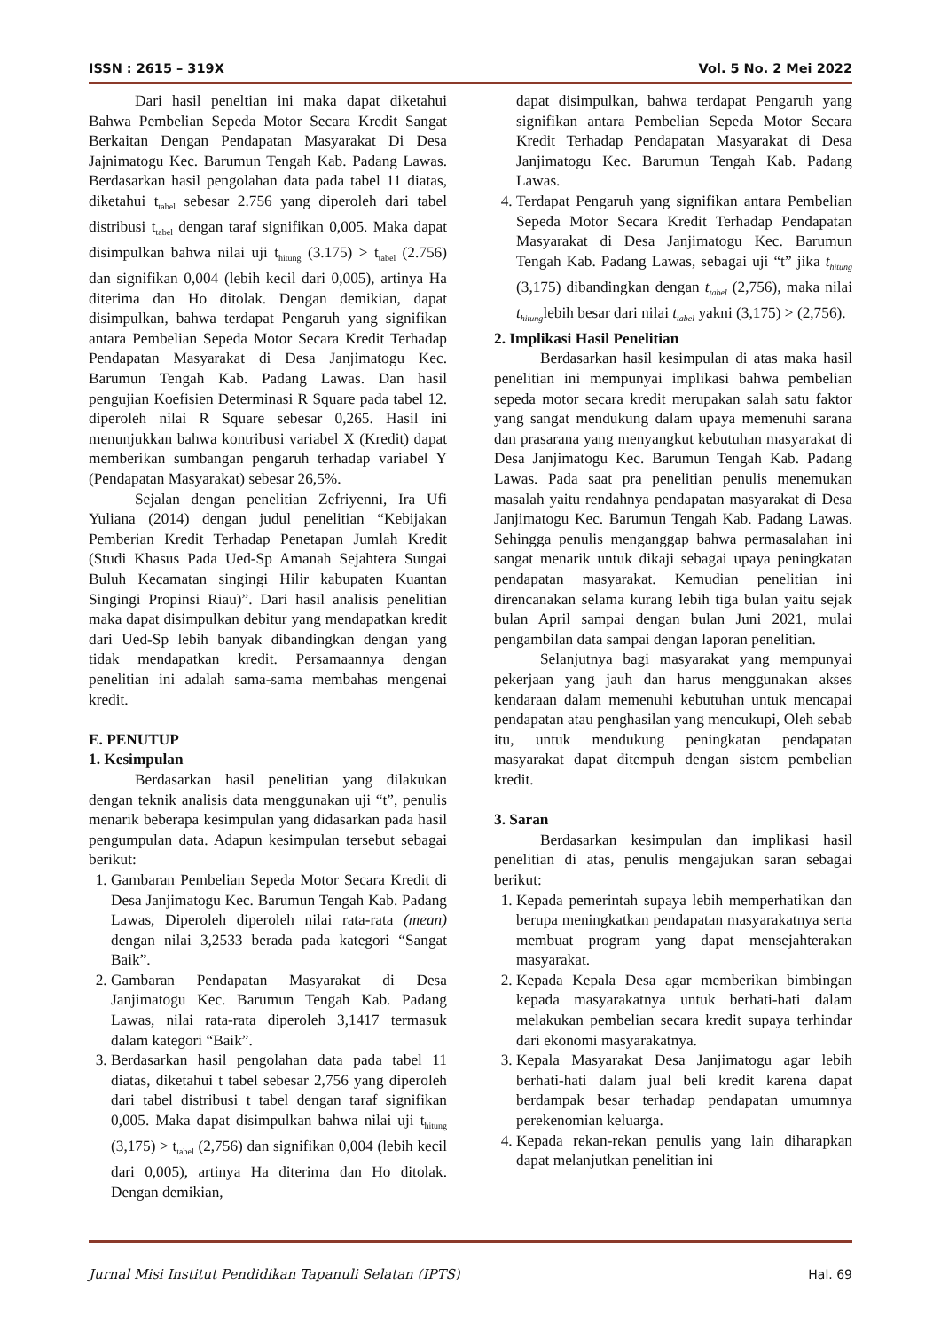ISSN : 2615 – 319X Vol. 5 No. 2 Mei 2022
Dari hasil peneltian ini maka dapat diketahui Bahwa Pembelian Sepeda Motor Secara Kredit Sangat Berkaitan Dengan Pendapatan Masyarakat Di Desa Jajnimatogu Kec. Barumun Tengah Kab. Padang Lawas. Berdasarkan hasil pengolahan data pada tabel 11 diatas, diketahui t<sub>tabel</sub> sebesar 2.756 yang diperoleh dari tabel distribusi t<sub>tabel</sub> dengan taraf signifikan 0,005. Maka dapat disimpulkan bahwa nilai uji t<sub>hitung</sub> (3.175) > t<sub>tabel</sub> (2.756) dan signifikan 0,004 (lebih kecil dari 0,005), artinya Ha diterima dan Ho ditolak. Dengan demikian, dapat disimpulkan, bahwa terdapat Pengaruh yang signifikan antara Pembelian Sepeda Motor Secara Kredit Terhadap Pendapatan Masyarakat di Desa Janjimatogu Kec. Barumun Tengah Kab. Padang Lawas. Dan hasil pengujian Koefisien Determinasi R Square pada tabel 12. diperoleh nilai R Square sebesar 0,265. Hasil ini menunjukkan bahwa kontribusi variabel X (Kredit) dapat memberikan sumbangan pengaruh terhadap variabel Y (Pendapatan Masyarakat) sebesar 26,5%.
Sejalan dengan penelitian Zefriyenni, Ira Ufi Yuliana (2014) dengan judul penelitian “Kebijakan Pemberian Kredit Terhadap Penetapan Jumlah Kredit (Studi Khasus Pada Ued-Sp Amanah Sejahtera Sungai Buluh Kecamatan singingi Hilir kabupaten Kuantan Singingi Propinsi Riau)”. Dari hasil analisis penelitian maka dapat disimpulkan debitur yang mendapatkan kredit dari Ued-Sp lebih banyak dibandingkan dengan yang tidak mendapatkan kredit. Persamaannya dengan penelitian ini adalah sama-sama membahas mengenai kredit.
E. PENUTUP
1. Kesimpulan
Berdasarkan hasil penelitian yang dilakukan dengan teknik analisis data menggunakan uji “t”, penulis menarik beberapa kesimpulan yang didasarkan pada hasil pengumpulan data. Adapun kesimpulan tersebut sebagai berikut:
1. Gambaran Pembelian Sepeda Motor Secara Kredit di Desa Janjimatogu Kec. Barumun Tengah Kab. Padang Lawas, Diperoleh diperoleh nilai rata-rata (mean) dengan nilai 3,2533 berada pada kategori “Sangat Baik”.
2. Gambaran Pendapatan Masyarakat di Desa Janjimatogu Kec. Barumun Tengah Kab. Padang Lawas, nilai rata-rata diperoleh 3,1417 termasuk dalam kategori “Baik”.
3. Berdasarkan hasil pengolahan data pada tabel 11 diatas, diketahui t tabel sebesar 2,756 yang diperoleh dari tabel distribusi t tabel dengan taraf signifikan 0,005. Maka dapat disimpulkan bahwa nilai uji t<sub>hitung</sub> (3,175) > t<sub>tabel</sub> (2,756) dan signifikan 0,004 (lebih kecil dari 0,005), artinya Ha diterima dan Ho ditolak. Dengan demikian,
dapat disimpulkan, bahwa terdapat Pengaruh yang signifikan antara Pembelian Sepeda Motor Secara Kredit Terhadap Pendapatan Masyarakat di Desa Janjimatogu Kec. Barumun Tengah Kab. Padang Lawas.
4. Terdapat Pengaruh yang signifikan antara Pembelian Sepeda Motor Secara Kredit Terhadap Pendapatan Masyarakat di Desa Janjimatogu Kec. Barumun Tengah Kab. Padang Lawas, sebagai uji “t” jika t<sub>hitung</sub> (3,175) dibandingkan dengan t<sub>tabel</sub> (2,756), maka nilai t<sub>hitung</sub>lebih besar dari nilai t<sub>tabel</sub> yakni (3,175) > (2,756).
2. Implikasi Hasil Penelitian
Berdasarkan hasil kesimpulan di atas maka hasil penelitian ini mempunyai implikasi bahwa pembelian sepeda motor secara kredit merupakan salah satu faktor yang sangat mendukung dalam upaya memenuhi sarana dan prasarana yang menyangkut kebutuhan masyarakat di Desa Janjimatogu Kec. Barumun Tengah Kab. Padang Lawas. Pada saat pra penelitian penulis menemukan masalah yaitu rendahnya pendapatan masyarakat di Desa Janjimatogu Kec. Barumun Tengah Kab. Padang Lawas. Sehingga penulis menganggap bahwa permasalahan ini sangat menarik untuk dikaji sebagai upaya peningkatan pendapatan masyarakat. Kemudian penelitian ini direncanakan selama kurang lebih tiga bulan yaitu sejak bulan April sampai dengan bulan Juni 2021, mulai pengambilan data sampai dengan laporan penelitian.
Selanjutnya bagi masyarakat yang mempunyai pekerjaan yang jauh dan harus menggunakan akses kendaraan dalam memenuhi kebutuhan untuk mencapai pendapatan atau penghasilan yang mencukupi, Oleh sebab itu, untuk mendukung peningkatan pendapatan masyarakat dapat ditempuh dengan sistem pembelian kredit.
3. Saran
Berdasarkan kesimpulan dan implikasi hasil penelitian di atas, penulis mengajukan saran sebagai berikut:
1. Kepada pemerintah supaya lebih memperhatikan dan berupa meningkatkan pendapatan masyarakatnya serta membuat program yang dapat mensejahterakan masyarakat.
2. Kepada Kepala Desa agar memberikan bimbingan kepada masyarakatnya untuk berhati-hati dalam melakukan pembelian secara kredit supaya terhindar dari ekonomi masyarakatnya.
3. Kepala Masyarakat Desa Janjimatogu agar lebih berhati-hati dalam jual beli kredit karena dapat berdampak besar terhadap pendapatan umumnya perekenomian keluarga.
4. Kepada rekan-rekan penulis yang lain diharapkan dapat melanjutkan penelitian ini
Jurnal Misi Institut Pendidikan Tapanuli Selatan (IPTS) Hal. 69